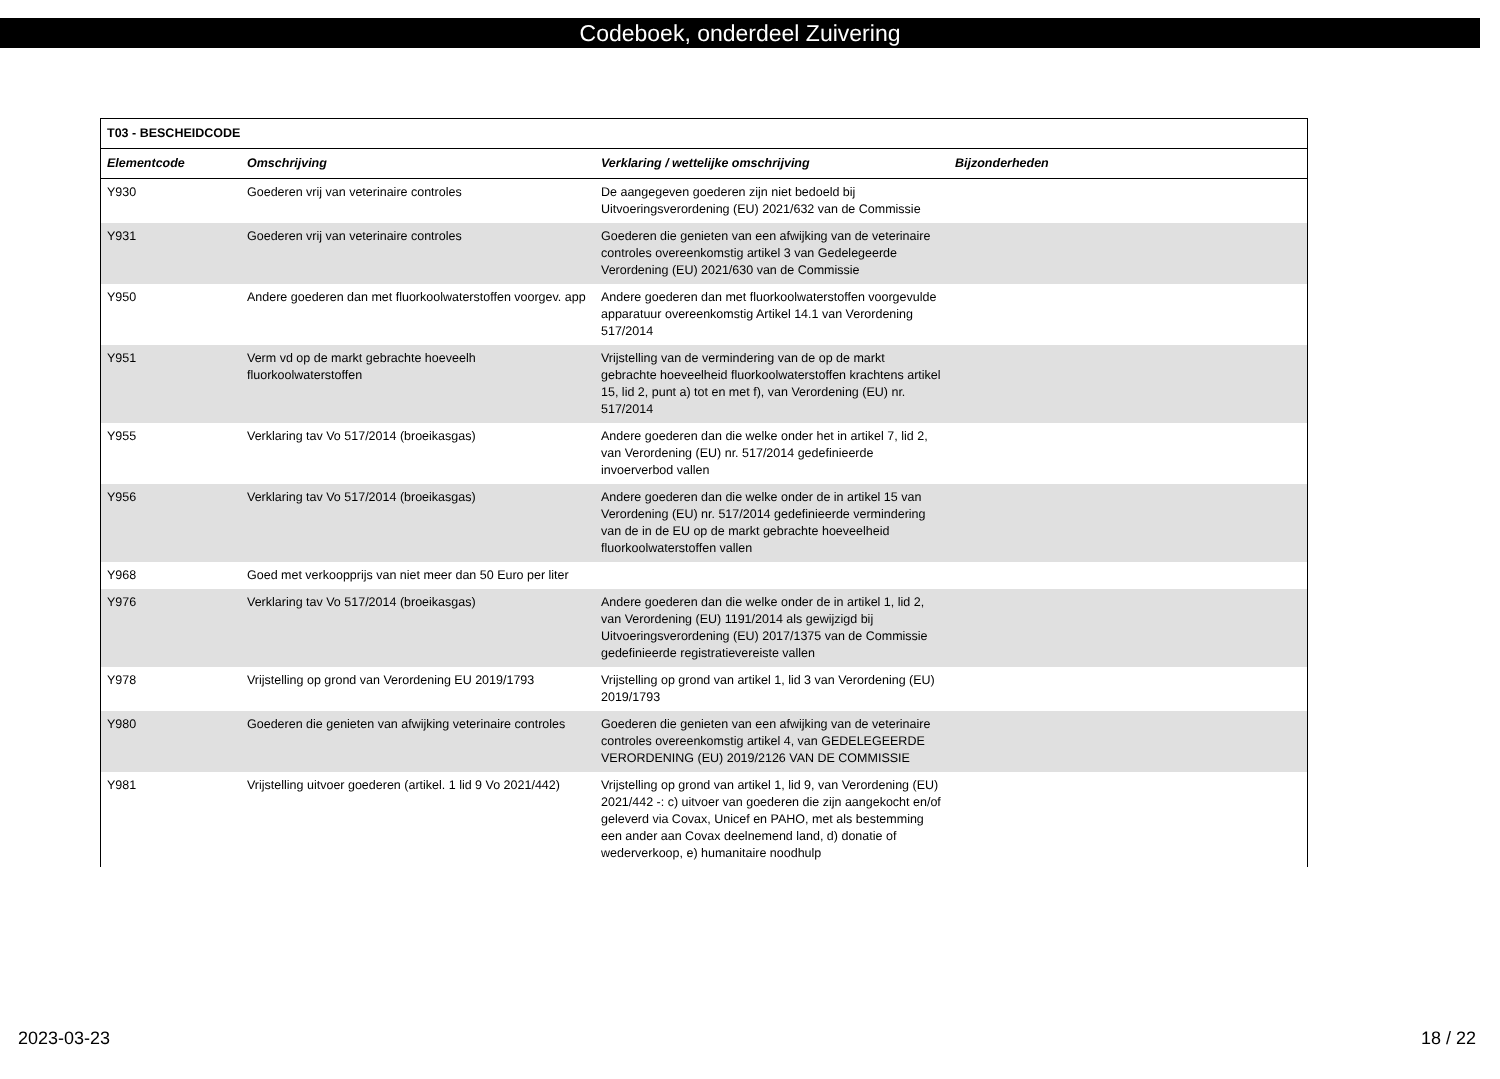Codeboek, onderdeel Zuivering
| T03 - BESCHEIDCODE | | | |
| --- | --- | --- | --- |
| Elementcode | Omschrijving | Verklaring / wettelijke omschrijving | Bijzonderheden |
| Y930 | Goederen vrij van veterinaire controles | De aangegeven goederen zijn niet bedoeld bij Uitvoeringsverordening (EU) 2021/632 van de Commissie | |
| Y931 | Goederen vrij van veterinaire controles | Goederen die genieten van een afwijking van de veterinaire controles overeenkomstig artikel 3 van Gedelegeerde Verordening (EU) 2021/630 van de Commissie | |
| Y950 | Andere goederen dan met fluorkoolwaterstoffen voorgev. app | Andere goederen dan met fluorkoolwaterstoffen voorgevulde apparatuur overeenkomstig Artikel 14.1 van Verordening 517/2014 | |
| Y951 | Verm vd op de markt gebrachte hoeveelh fluorkoolwaterstoffen | Vrijstelling van de vermindering van de op de markt gebrachte hoeveelheid fluorkoolwaterstoffen krachtens artikel 15, lid 2, punt a) tot en met f), van Verordening (EU) nr. 517/2014 | |
| Y955 | Verklaring tav Vo 517/2014 (broeikasgas) | Andere goederen dan die welke onder het in artikel 7, lid 2, van Verordening (EU) nr. 517/2014 gedefinieerde invoerverbod vallen | |
| Y956 | Verklaring tav Vo 517/2014 (broeikasgas) | Andere goederen dan die welke onder de in artikel 15 van Verordening (EU) nr. 517/2014 gedefinieerde vermindering van de in de EU op de markt gebrachte hoeveelheid fluorkoolwaterstoffen vallen | |
| Y968 | Goed met verkoopprijs van niet meer dan 50 Euro per liter | | |
| Y976 | Verklaring tav Vo 517/2014 (broeikasgas) | Andere goederen dan die welke onder de in artikel 1, lid 2, van Verordening (EU) 1191/2014 als gewijzigd bij Uitvoeringsverordening (EU) 2017/1375 van de Commissie gedefinieerde registratievereiste vallen | |
| Y978 | Vrijstelling op grond van Verordening EU 2019/1793 | Vrijstelling op grond van artikel 1, lid 3 van Verordening (EU) 2019/1793 | |
| Y980 | Goederen die genieten van afwijking veterinaire controles | Goederen die genieten van een afwijking van de veterinaire controles overeenkomstig artikel 4, van GEDELEGEERDE VERORDENING (EU) 2019/2126 VAN DE COMMISSIE | |
| Y981 | Vrijstelling uitvoer goederen (artikel. 1 lid 9 Vo 2021/442) | Vrijstelling op grond van artikel 1, lid 9, van Verordening (EU) 2021/442 -: c) uitvoer van goederen die zijn aangekocht en/of geleverd via Covax, Unicef en PAHO, met als bestemming een ander aan Covax deelnemend land, d) donatie of wederverkoop, e) humanitaire noodhulp | |
2023-03-23 18 / 22